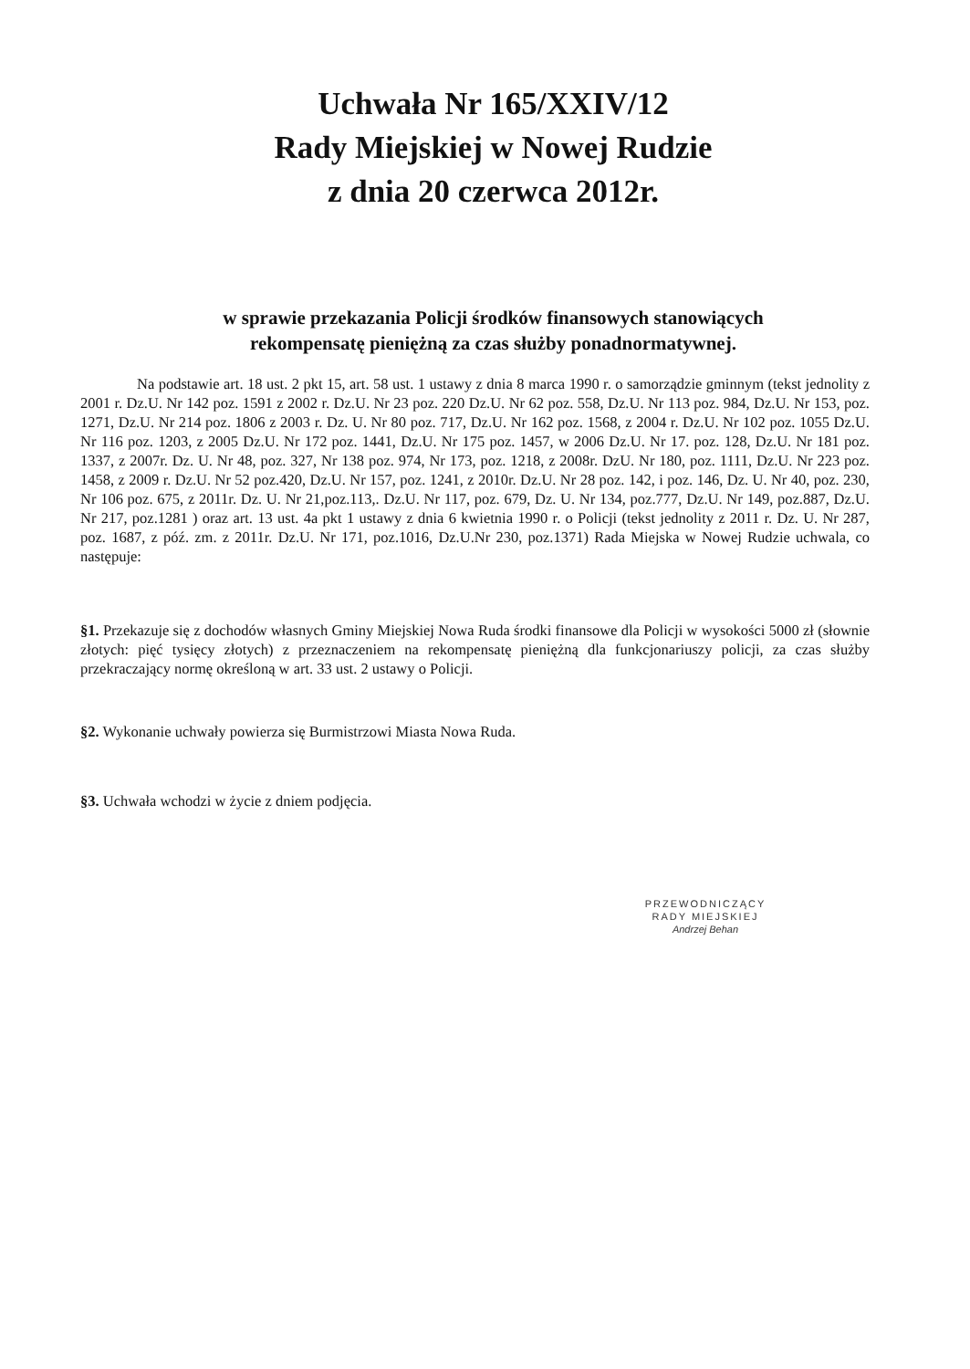Uchwała Nr 165/XXIV/12
Rady Miejskiej w Nowej Rudzie
z dnia 20 czerwca 2012r.
w sprawie przekazania Policji środków finansowych stanowiących
rekompensatę pieniężną za czas służby ponadnormatywnej.
Na podstawie art. 18 ust. 2 pkt 15, art. 58 ust. 1 ustawy z dnia 8 marca 1990 r. o samorządzie gminnym (tekst jednolity z 2001 r. Dz.U. Nr 142 poz. 1591 z 2002 r. Dz.U. Nr 23 poz. 220 Dz.U. Nr 62 poz. 558, Dz.U. Nr 113 poz. 984, Dz.U. Nr 153, poz. 1271, Dz.U. Nr 214 poz. 1806 z 2003 r. Dz. U. Nr 80 poz. 717, Dz.U. Nr 162 poz. 1568, z 2004 r. Dz.U. Nr 102 poz. 1055 Dz.U. Nr 116 poz. 1203, z 2005 Dz.U. Nr 172 poz. 1441, Dz.U. Nr 175 poz. 1457, w 2006 Dz.U. Nr 17. poz. 128, Dz.U. Nr 181 poz. 1337, z 2007r. Dz. U. Nr 48, poz. 327, Nr 138 poz. 974, Nr 173, poz. 1218, z 2008r. DzU. Nr 180, poz. 1111, Dz.U. Nr 223 poz. 1458, z 2009 r. Dz.U. Nr 52 poz.420, Dz.U. Nr 157, poz. 1241, z 2010r. Dz.U. Nr 28 poz. 142, i poz. 146, Dz. U. Nr 40, poz. 230, Nr 106 poz. 675, z 2011r. Dz. U. Nr 21,poz.113,. Dz.U. Nr 117, poz. 679, Dz. U. Nr 134, poz.777, Dz.U. Nr 149, poz.887, Dz.U. Nr 217, poz.1281 ) oraz art. 13 ust. 4a pkt 1 ustawy z dnia 6 kwietnia 1990 r. o Policji (tekst jednolity z 2011 r. Dz. U. Nr 287, poz. 1687, z póź. zm. z 2011r. Dz.U. Nr 171, poz.1016, Dz.U.Nr 230, poz.1371) Rada Miejska w Nowej Rudzie uchwala, co następuje:
§1. Przekazuje się z dochodów własnych Gminy Miejskiej Nowa Ruda środki finansowe dla Policji w wysokości 5000 zł (słownie złotych: pięć tysięcy złotych) z przeznaczeniem na rekompensatę pieniężną dla funkcjonariuszy policji, za czas służby przekraczający normę określoną w art. 33 ust. 2 ustawy o Policji.
§2. Wykonanie uchwały powierza się Burmistrzowi Miasta Nowa Ruda.
§3. Uchwała wchodzi w życie z dniem podjęcia.
PRZEWODNICZĄCY
RADY MIEJSKIEJ
Andrzej Behan